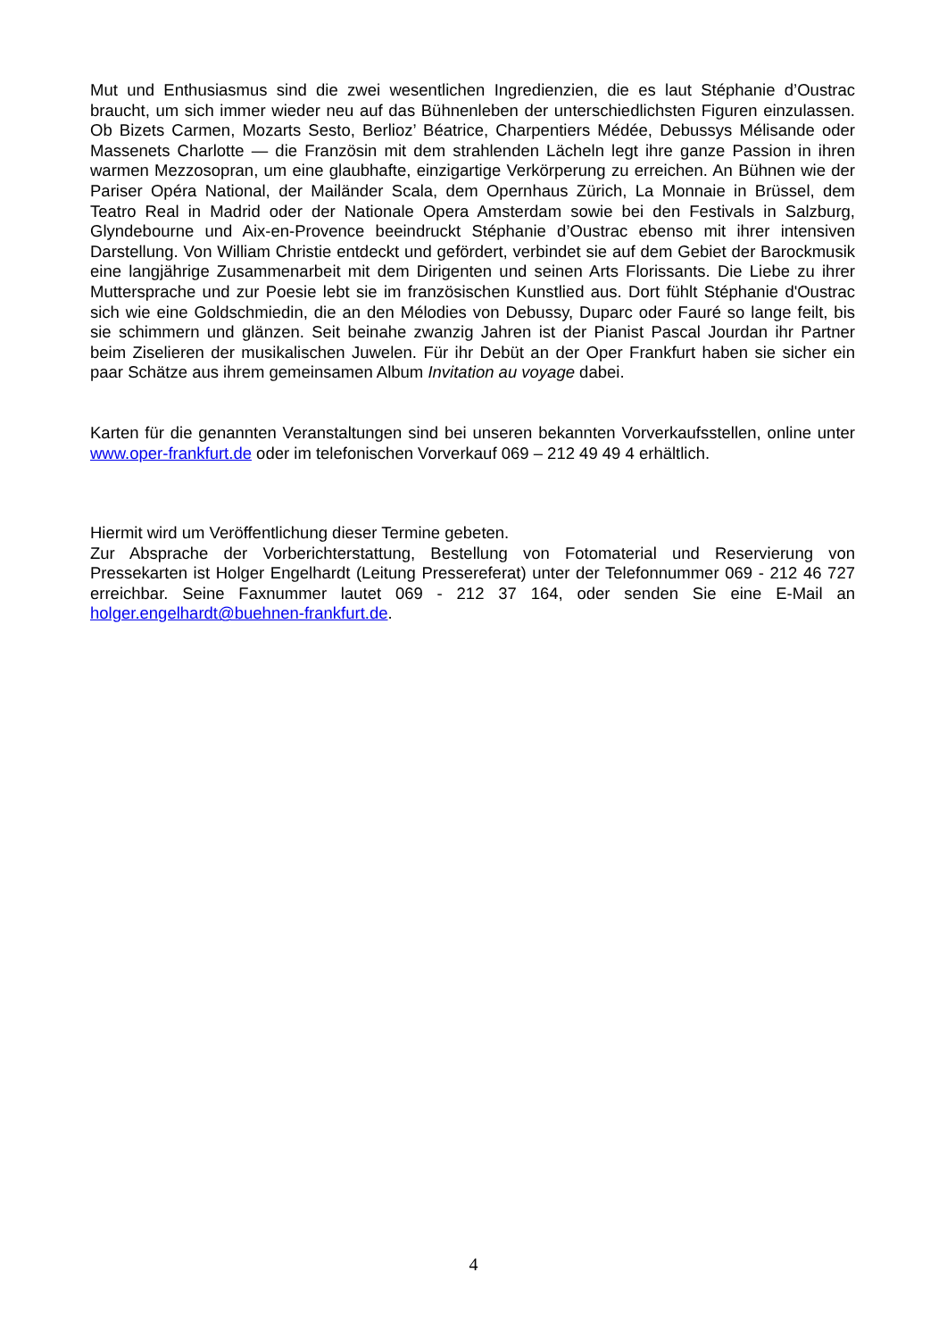Mut und Enthusiasmus sind die zwei wesentlichen Ingredienzien, die es laut Stéphanie d’Oustrac braucht, um sich immer wieder neu auf das Bühnenleben der unterschiedlichsten Figuren einzulassen. Ob Bizets Carmen, Mozarts Sesto, Berlioz’ Béatrice, Charpentiers Médée, Debussys Mélisande oder Massenets Charlotte — die Französin mit dem strahlenden Lächeln legt ihre ganze Passion in ihren warmen Mezzosopran, um eine glaubhafte, einzigartige Verkörperung zu erreichen. An Bühnen wie der Pariser Opéra National, der Mailänder Scala, dem Opernhaus Zürich, La Monnaie in Brüssel, dem Teatro Real in Madrid oder der Nationale Opera Amsterdam sowie bei den Festivals in Salzburg, Glyndebourne und Aix-en-Provence beeindruckt Stéphanie d’Oustrac ebenso mit ihrer intensiven Darstellung. Von William Christie entdeckt und gefördert, verbindet sie auf dem Gebiet der Barockmusik eine langjährige Zusammenarbeit mit dem Dirigenten und seinen Arts Florissants. Die Liebe zu ihrer Muttersprache und zur Poesie lebt sie im französischen Kunstlied aus. Dort fühlt Stéphanie d'Oustrac sich wie eine Goldschmiedin, die an den Mélodies von Debussy, Duparc oder Fauré so lange feilt, bis sie schimmern und glänzen. Seit beinahe zwanzig Jahren ist der Pianist Pascal Jourdan ihr Partner beim Ziselieren der musikalischen Juwelen. Für ihr Debüt an der Oper Frankfurt haben sie sicher ein paar Schätze aus ihrem gemeinsamen Album Invitation au voyage dabei.
Karten für die genannten Veranstaltungen sind bei unseren bekannten Vorverkaufsstellen, online unter www.oper-frankfurt.de oder im telefonischen Vorverkauf 069 – 212 49 49 4 erhältlich.
Hiermit wird um Veröffentlichung dieser Termine gebeten.
Zur Absprache der Vorberichterstattung, Bestellung von Fotomaterial und Reservierung von Pressekarten ist Holger Engelhardt (Leitung Pressereferat) unter der Telefonnummer 069 - 212 46 727 erreichbar. Seine Faxnummer lautet 069 - 212 37 164, oder senden Sie eine E-Mail an holger.engelhardt@buehnen-frankfurt.de.
4